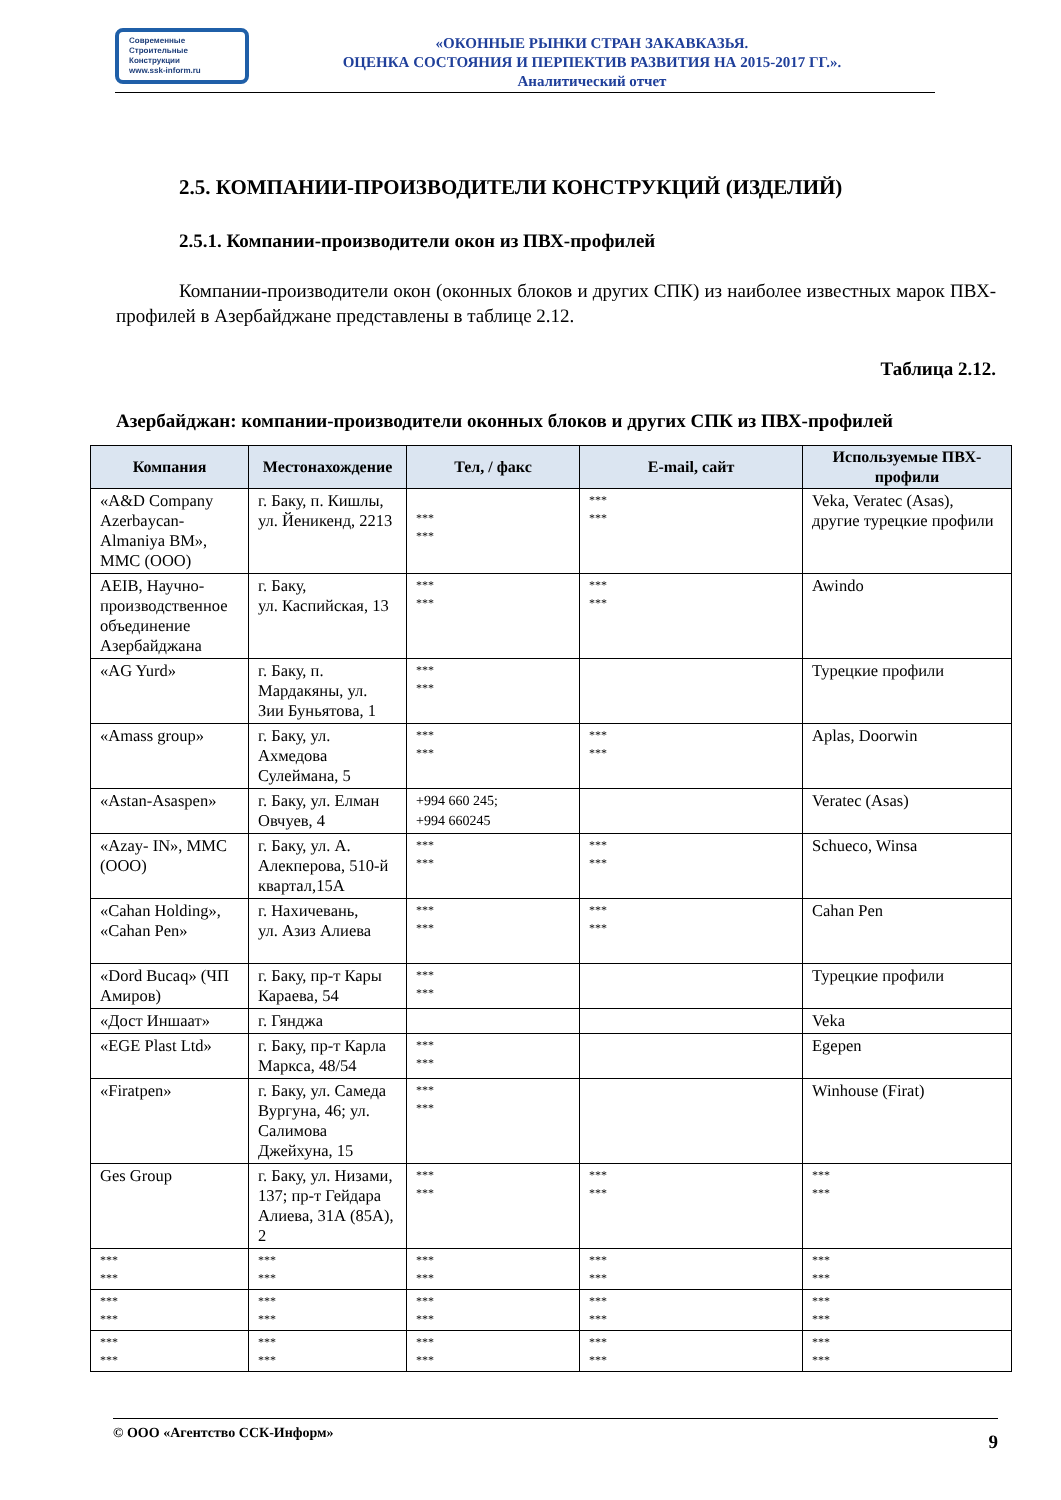Современные
Строительные
Конструкции
www.ssk-inform.ru
«ОКОННЫЕ РЫНКИ СТРАН ЗАКАВКАЗЬЯ.
ОЦЕНКА СОСТОЯНИЯ И ПЕРПЕКТИВ РАЗВИТИЯ НА 2015-2017 ГГ.».
Аналитический отчет
2.5. КОМПАНИИ-ПРОИЗВОДИТЕЛИ КОНСТРУКЦИЙ (ИЗДЕЛИЙ)
2.5.1. Компании-производители окон из ПВХ-профилей
Компании-производители окон (оконных блоков и других СПК) из наиболее известных марок ПВХ-профилей в Азербайджане представлены в таблице 2.12.
Таблица 2.12.
Азербайджан: компании-производители оконных блоков и других СПК из ПВХ-профилей
| Компания | Местонахождение | Тел, / факс | E-mail, сайт | Используемые ПВХ-профили |
| --- | --- | --- | --- | --- |
| «A&D Company Azerbaycan-Almaniya BM», MMC (ООО) | г. Баку, п. Кишлы, ул. Йеникенд, 2213 | *** *** | *** *** | Veka, Veratec (Asas), другие турецкие профили |
| AEIB, Научно-производственное объединение Азербайджана | г. Баку, ул. Каспийская, 13 | *** *** | *** *** | Awindo |
| «AG Yurd» | г. Баку, п. Мардакяны, ул. Зии Буньятова, 1 | *** *** | | Турецкие профили |
| «Amass group» | г. Баку, ул. Ахмедова Сулеймана, 5 | *** *** | *** *** | Aplas, Doorwin |
| «Astan-Asaspen» | г. Баку, ул. Елман Овчуев, 4 | +994 660 245; +994 660245 | | Veratec (Asas) |
| «Azay- IN», MMC (ООО) | г. Баку, ул. А. Алекперова, 510-й квартал,15А | *** *** | *** *** | Schueco, Winsa |
| «Cahan Holding», «Cahan Pen» | г. Нахичевань, ул. Азиз Алиева | *** *** | *** *** | Cahan Pen |
| «Dord Bucaq» (ЧП Амиров) | г. Баку, пр-т Кары Караева, 54 | *** *** | | Турецкие профили |
| «Дост Иншаат» | г. Гянджа | | | Veka |
| «EGE Plast Ltd» | г. Баку, пр-т Карла Маркса, 48/54 | *** *** | | Egepen |
| «Firatpen» | г. Баку, ул. Самеда Вургуна, 46; ул. Салимова Джейхуна, 15 | *** *** | | Winhouse (Firat) |
| Ges Group | г. Баку, ул. Низами, 137; пр-т Гейдара Алиева, 31А (85А), 2 | *** *** | *** *** | *** *** |
| *** *** | *** *** | *** *** | *** *** | *** *** |
| *** *** | *** *** | *** *** | *** *** | *** *** |
| *** *** | *** *** | *** *** | *** *** | *** *** |
© ООО «Агентство ССК-Информ» 9